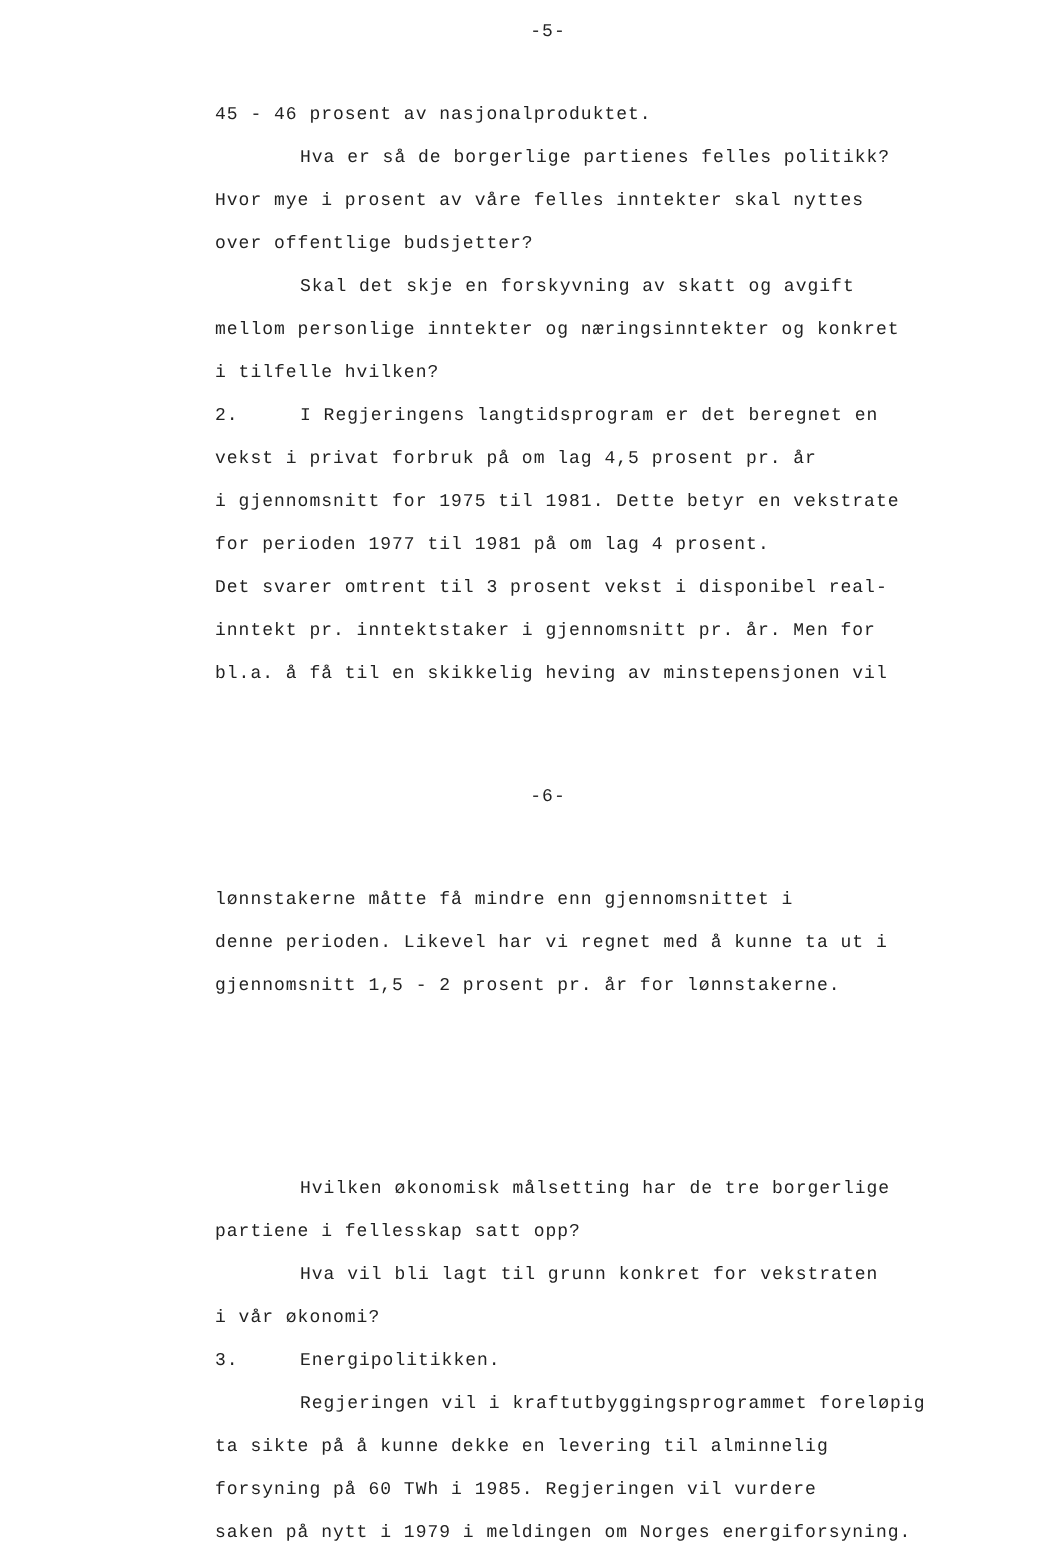-5-
45 - 46 prosent av nasjonalproduktet.
Hva er så de borgerlige partienes felles politikk?
Hvor mye i prosent av våre felles inntekter skal nyttes
over offentlige budsjetter?
Skal det skje en forskyvning av skatt og avgift
mellom personlige inntekter og næringsinntekter og konkret
i tilfelle hvilken?
2. I Regjeringens langtidsprogram er det beregnet en
vekst i privat forbruk på om lag 4,5 prosent pr. år
i gjennomsnitt for 1975 til 1981. Dette betyr en vekstrate
for perioden 1977 til 1981 på om lag 4 prosent.
Det svarer omtrent til 3 prosent vekst i disponibel real-
inntekt pr. inntektstaker i gjennomsnitt pr. år. Men for
bl.a. å få til en skikkelig heving av minstepensjonen vil
-6-
lønnstakerne måtte få mindre enn gjennomsnittet i
denne perioden. Likevel har vi regnet med å kunne ta ut i
gjennomsnitt 1,5 - 2 prosent pr. år for lønnstakerne.
Hvilken økonomisk målsetting har de tre borgerlige
partiene i fellesskap satt opp?
Hva vil bli lagt til grunn konkret for vekstraten
i vår økonomi?
3. Energipolitikken.
Regjeringen vil i kraftutbyggingsprogrammet foreløpig
ta sikte på å kunne dekke en levering til alminnelig
forsyning på 60 TWh i 1985. Regjeringen vil vurdere
saken på nytt i 1979 i meldingen om Norges energiforsyning.